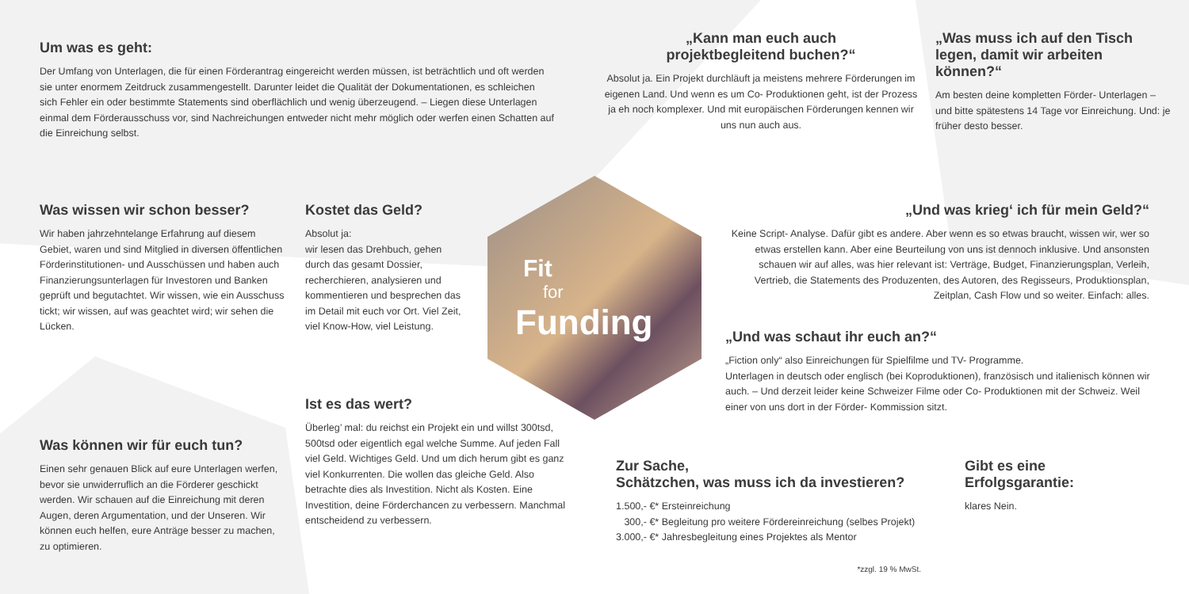Um was es geht:
Der Umfang von Unterlagen, die für einen Förderantrag eingereicht werden müssen, ist beträchtlich und oft werden sie unter enormem Zeitdruck zusammengestellt. Darunter leidet die Qualität der Dokumentationen, es schleichen sich Fehler ein oder bestimmte Statements sind oberflächlich und wenig überzeugend. – Liegen diese Unterlagen einmal dem Förderausschuss vor, sind Nachreichungen entweder nicht mehr möglich oder werfen einen Schatten auf die Einreichung selbst.
„Kann man euch auch
projektbegleitend buchen?“
Absolut ja. Ein Projekt durchläuft ja meistens mehrere Förderungen im eigenen Land. Und wenn es um Co- Produktionen geht, ist der Prozess ja eh noch komplexer. Und mit europäischen Förderungen kennen wir uns nun auch aus.
„Was muss ich auf den Tisch legen, damit wir arbeiten können?“
Am besten deine kompletten Förder- Unterlagen – und bitte spätestens 14 Tage vor Einreichung. Und: je früher desto besser.
Was wissen wir schon besser?
Wir haben jahrzehntelange Erfahrung auf diesem Gebiet, waren und sind Mitglied in diversen öffentlichen Förderinstitutionen- und Ausschüssen und haben auch Finanzierungsunterlagen für Investoren und Banken geprüft und begutachtet. Wir wissen, wie ein Ausschuss tickt; wir wissen, auf was geachtet wird; wir sehen die Lücken.
Kostet das Geld?
Absolut ja:
wir lesen das Drehbuch, gehen durch das gesamt Dossier, recherchieren, analysieren und kommentieren und besprechen das im Detail mit euch vor Ort. Viel Zeit, viel Know-How, viel Leistung.
Fit
for
Funding
„Und was krieg‘ ich für mein Geld?“
Keine Script- Analyse. Dafür gibt es andere. Aber wenn es so etwas braucht, wissen wir, wer so etwas erstellen kann. Aber eine Beurteilung von uns ist dennoch inklusive. Und ansonsten schauen wir auf alles, was hier relevant ist: Verträge, Budget, Finanzierungsplan, Verleih, Vertrieb, die Statements des Produzenten, des Autoren, des Regisseurs, Produktionsplan, Zeitplan, Cash Flow und so weiter. Einfach: alles.
„Und was schaut ihr euch an?“
„Fiction only“ also Einreichungen für Spielfilme und TV- Programme.
Unterlagen in deutsch oder englisch (bei Koproduktionen), französisch und italienisch können wir auch. – Und derzeit leider keine Schweizer Filme oder Co- Produktionen mit der Schweiz. Weil einer von uns dort in der Förder- Kommission sitzt.
Ist es das wert?
Überleg’ mal: du reichst ein Projekt ein und willst 300tsd, 500tsd oder eigentlich egal welche Summe. Auf jeden Fall viel Geld. Wichtiges Geld. Und um dich herum gibt es ganz viel Konkurrenten. Die wollen das gleiche Geld. Also betrachte dies als Investition. Nicht als Kosten. Eine Investition, deine Förderchancen zu verbessern. Manchmal entscheidend zu verbessern.
Was können wir für euch tun?
Einen sehr genauen Blick auf eure Unterlagen werfen, bevor sie unwiderruflich an die Förderer geschickt werden. Wir schauen auf die Einreichung mit deren Augen, deren Argumentation, und der Unseren. Wir können euch helfen, eure Anträge besser zu machen, zu optimieren.
Zur Sache,
Schätzchen, was muss ich da investieren?
1.500,- €* Ersteinreichung
300,- €* Begleitung pro weitere Fördereinreichung (selbes Projekt)
3.000,- €* Jahresbegleitung eines Projektes als Mentor
*zzgl. 19 % MwSt.
Gibt es eine Erfolgsgarantie:
klares Nein.